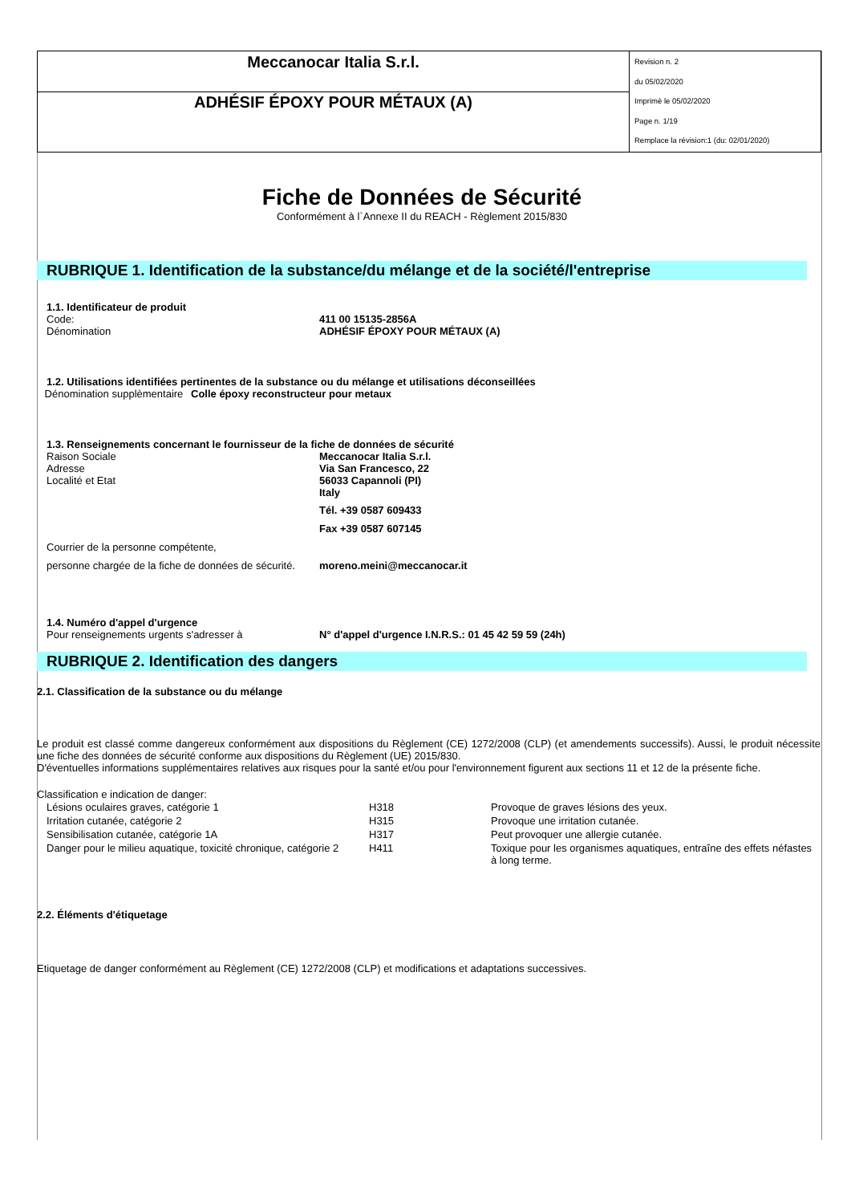| Meccanocar Italia S.r.l. | Revision n. 2 du 05/02/2020 Imprimè le 05/02/2020 Page n. 1/19 Remplace la révision:1 (du: 02/01/2020) |
| ADHÉSIF ÉPOXY POUR MÉTAUX (A) | |
Fiche de Données de Sécurité
Conformément à l`Annexe II du REACH - Règlement 2015/830
RUBRIQUE 1. Identification de la substance/du mélange et de la société/l'entreprise
1.1. Identificateur de produit
Code: 411 00 15135-2856A
Dénomination ADHÉSIF ÉPOXY POUR MÉTAUX (A)
1.2. Utilisations identifiées pertinentes de la substance ou du mélange et utilisations déconseillées
Dénomination supplèmentaire
Colle époxy reconstructeur pour metaux
1.3. Renseignements concernant le fournisseur de la fiche de données de sécurité
Raison Sociale
Adresse
Localité et Etat
Meccanocar Italia S.r.l.
Via San Francesco, 22
56033 Capannoli (PI)
Italy
Tél. +39 0587 609433
Fax +39 0587 607145
Courrier de la personne compétente,
personne chargée de la fiche de données de sécurité.
moreno.meini@meccanocar.it
1.4. Numéro d'appel d'urgence
Pour renseignements urgents s'adresser à N° d'appel d'urgence I.N.R.S.: 01 45 42 59 59 (24h)
RUBRIQUE 2. Identification des dangers
2.1. Classification de la substance ou du mélange
Le produit est classé comme dangereux conformément aux dispositions du Règlement (CE) 1272/2008 (CLP) (et amendements successifs). Aussi, le produit nécessite une fiche des données de sécurité conforme aux dispositions du Règlement (UE) 2015/830.
D'éventuelles informations supplémentaires relatives aux risques pour la santé et/ou pour l'environnement figurent aux sections 11 et 12 de la présente fiche.
Classification e indication de danger:
| Lésions oculaires graves, catégorie 1 | H318 | Provoque de graves lésions des yeux. |
| Irritation cutanée, catégorie 2 | H315 | Provoque une irritation cutanée. |
| Sensibilisation cutanée, catégorie 1A | H317 | Peut provoquer une allergie cutanée. |
| Danger pour le milieu aquatique, toxicité chronique, catégorie 2 | H411 | Toxique pour les organismes aquatiques, entraîne des effets néfastes à long terme. |
2.2. Éléments d'étiquetage
Etiquetage de danger conformément au Règlement (CE) 1272/2008 (CLP) et modifications et adaptations successives.